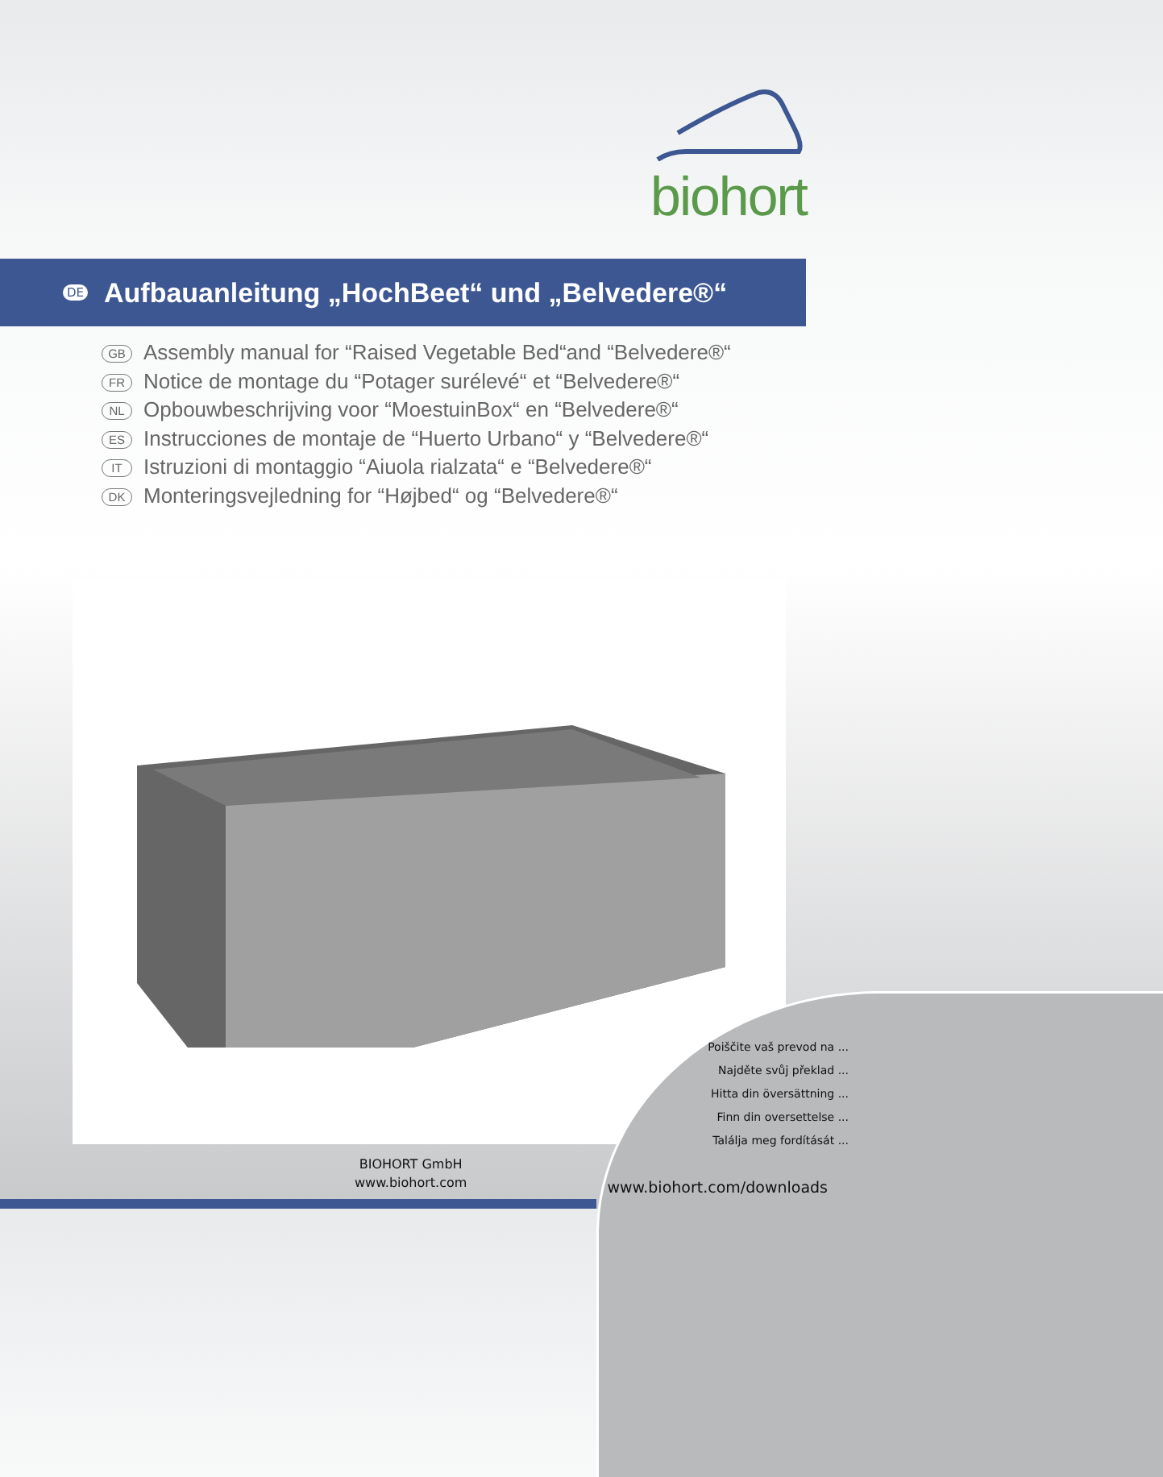biohort
DE
Aufbauanleitung „HochBeet“ und „Belvedere®“
GB Assembly manual for “Raised Vegetable Bed“and “Belvedere®“
FR Notice de montage du “Potager surélevé“ et “Belvedere®“
NL Opbouwbeschrijving voor “MoestuinBox“ en “Belvedere®“
ES Instrucciones de montaje de “Huerto Urbano“ y “Belvedere®“
IT Istruzioni di montaggio “Aiuola rialzata“ e “Belvedere®“
DK Monteringsvejledning for “Højbed“ og “Belvedere®“
Poiščite vaš prevod na ...
Najděte svůj překlad ...
Hitta din översättning ...
Finn din oversettelse ...
Találja meg fordítását ...
www.biohort.com/downloads
BIOHORT GmbH
www.biohort.com